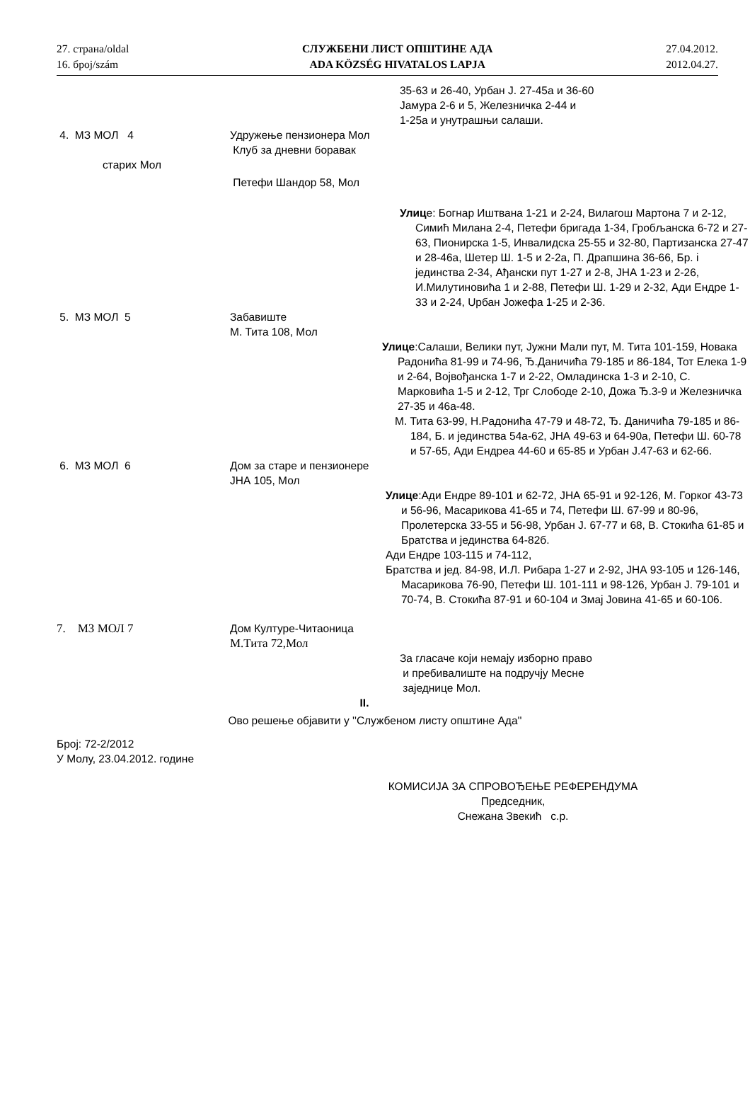27. страна/oldal
16. број/szám
СЛУЖБЕНИ ЛИСТ ОПШТИНЕ АДА
ADA KÖZSÉG HIVATALOS LAPJA
27.04.2012.
2012.04.27.
35-63 и 26-40, Урбан Ј. 27-45а и 36-60
Јамура 2-6 и 5, Железничка 2-44 и
1-25а и унутрашњи салаши.
4. МЗ МОЛ 4 Удружење пензионера Мол
Клуб за дневни боравак
старих Мол
Петефи Шандор 58, Мол
Улице: Богнар Иштвана 1-21 и 2-24, Вилагош Мартона 7 и 2-12, Симић Милана 2-4, Петефи бригада 1-34, Гробљанска 6-72 и 27-63, Пионирска 1-5, Инвалидска 25-55 и 32-80, Партизанска 27-47 и 28-46а, Шетер Ш. 1-5 и 2-2а, П. Драпшина 36-66, Бр. і јединства 2-34, Ађански пут 1-27 и 2-8, ЈНА 1-23 и 2-26, И.Милутиновића 1 и 2-88, Петефи Ш. 1-29 и 2-32, Ади Ендре 1-33 и 2-24, Uрбан Јожефа 1-25 и 2-36.
5. МЗ МОЛ 5 Забавиште
М. Тита 108, Мол
Улице:Салаши, Велики пут, Јужни Мали пут, М. Тита 101-159, Новака Радонића 81-99 и 74-96, Ђ.Даничића 79-185 и 86-184, Тот Елека 1-9 и 2-64, Војвођанска 1-7 и 2-22, Омладинска 1-3 и 2-10, С. Марковића 1-5 и 2-12, Трг Слободе 2-10, Дожа Ђ.3-9 и Железничка 27-35 и 46а-48.
М. Тита 63-99, Н.Радонића 47-79 и 48-72, Ђ. Даничића 79-185 и 86-184, Б. и јединства 54а-62, ЈНА 49-63 и 64-90а, Петефи Ш. 60-78 и 57-65, Ади Ендреа 44-60 и 65-85 и Урбан Ј.47-63 и 62-66.
6. МЗ МОЛ 6 Дом за старе и пензионере
ЈНА 105, Мол
Улице:Ади Ендре 89-101 и 62-72, ЈНА 65-91 и 92-126, М. Горког 43-73 и 56-96, Масарикова 41-65 и 74, Петефи Ш. 67-99 и 80-96, Пролетерска 33-55 и 56-98, Урбан Ј. 67-77 и 68, В. Стокића 61-85 и Братства и јединства 64-82б.
Ади Ендре 103-115 и 74-112,
Братства и јед. 84-98, И.Л. Рибара 1-27 и 2-92, ЈНА 93-105 и 126-146, Масарикова 76-90, Петефи Ш. 101-111 и 98-126, Урбан Ј. 79-101 и 70-74, В. Стокића 87-91 и 60-104 и Змај Јовина 41-65 и 60-106.
7. МЗ МОЛ 7 Дом Културе-Читаоница
М.Тита 72,Мол
За гласаче који немају изборно право
и пребивалиште на подручју Месне
заједнице Мол.
II.
Ово решење објавити у ''Службеном листу општине Ада''
Број: 72-2/2012
У Молу, 23.04.2012. године
КОМИСИЈА ЗА СПРОВОЂЕЊЕ РЕФЕРЕНДУМА
Председник,
Снежана Звекић с.р.